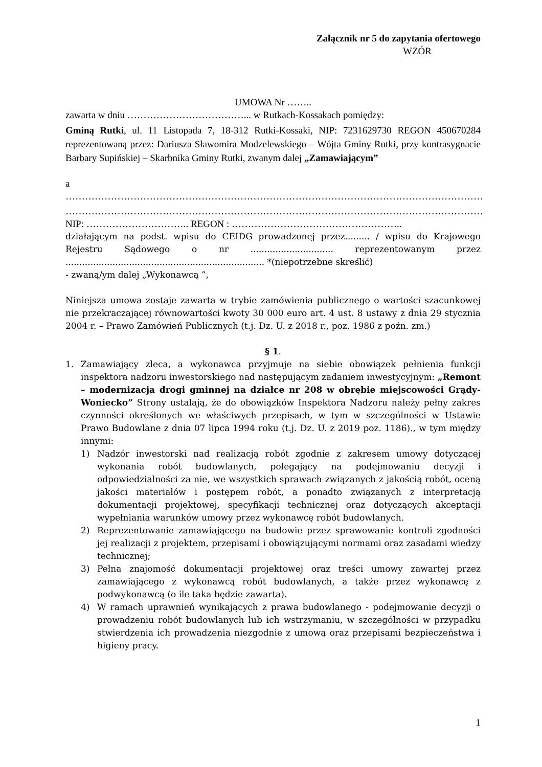Załącznik nr 5 do zapytania ofertowego
WZÓR
UMOWA Nr ……..
zawarta w dniu ………………………………... w Rutkach-Kossakach pomiędzy:
Gminą Rutki, ul. 11 Listopada 7, 18-312 Rutki-Kossaki, NIP: 7231629730 REGON 450670284 reprezentowaną przez: Dariusza Sławomira Modzelewskiego – Wójta Gminy Rutki, przy kontrasygnacie Barbary Supińskiej – Skarbnika Gminy Rutki, zwanym dalej „Zamawiającym”
a
…………………………………………………………………………………………………………………
…………………………………………………………………………………………………………………
NIP: ………………………….. REGON : ……………………………………………..
działającym na podst. wpisu do CEIDG prowadzonej przez......... / wpisu do Krajowego Rejestru Sądowego o nr .............................. reprezentowanym przez ........................................................................ *(niepotrzebne skreślić)
- zwaną/ym dalej „Wykonawcą ”,
Niniejsza umowa zostaje zawarta w trybie zamówienia publicznego o wartości szacunkowej nie przekraczającej równowartości kwoty 30 000 euro art. 4 ust. 8 ustawy z dnia 29 stycznia 2004 r. – Prawo Zamówień Publicznych (t.j. Dz. U. z 2018 r., poz. 1986 z poźn. zm.)
§ 1.
1. Zamawiający zleca, a wykonawca przyjmuje na siebie obowiązek pełnienia funkcji inspektora nadzoru inwestorskiego nad następującym zadaniem inwestycyjnym: „Remont – modernizacja drogi gminnej na działce nr 208 w obrębie miejscowości Grądy-Woniecko” Strony ustalają, że do obowiązków Inspektora Nadzoru należy pełny zakres czynności określonych we właściwych przepisach, w tym w szczególności w Ustawie Prawo Budowlane z dnia 07 lipca 1994 roku (t.j. Dz. U. z 2019 poz. 1186)., w tym między innymi:
1) Nadzór inwestorski nad realizacją robót zgodnie z zakresem umowy dotyczącej wykonania robót budowlanych, polegający na podejmowaniu decyzji i odpowiedzialności za nie, we wszystkich sprawach związanych z jakością robót, oceną jakości materiałów i postępem robót, a ponadto związanych z interpretacją dokumentacji projektowej, specyfikacji technicznej oraz dotyczących akceptacji wypełniania warunków umowy przez wykonawcę robót budowlanych.
2) Reprezentowanie zamawiającego na budowie przez sprawowanie kontroli zgodności jej realizacji z projektem, przepisami i obowiązującymi normami oraz zasadami wiedzy technicznej;
3) Pełna znajomość dokumentacji projektowej oraz treści umowy zawartej przez zamawiającego z wykonawcą robót budowlanych, a także przez wykonawcę z podwykonawcą (o ile taka będzie zawarta).
4) W ramach uprawnień wynikających z prawa budowlanego - podejmowanie decyzji o prowadzeniu robót budowlanych lub ich wstrzymaniu, w szczególności w przypadku stwierdzenia ich prowadzenia niezgodnie z umową oraz przepisami bezpieczeństwa i higieny pracy.
1